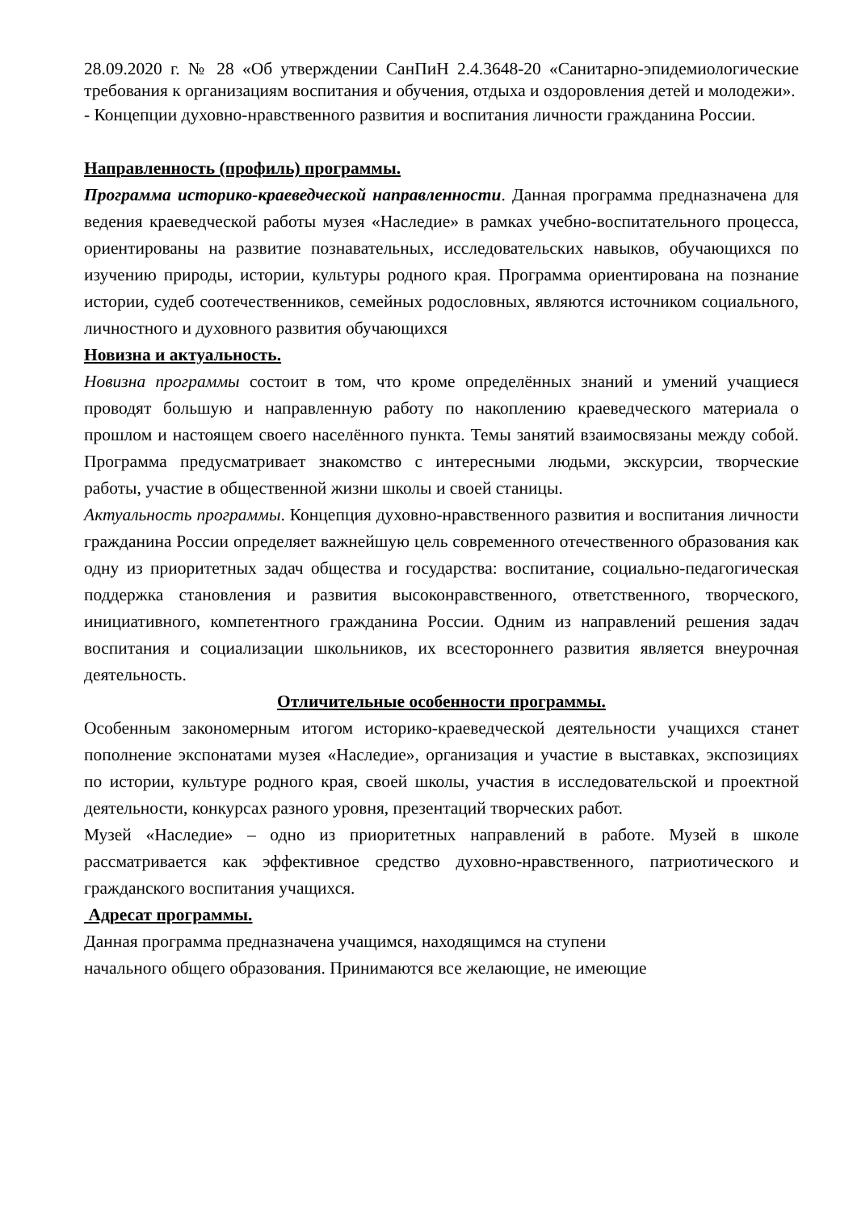28.09.2020 г. № 28 «Об утверждении СанПиН 2.4.3648-20 «Санитарно-эпидемиологические требования к организациям воспитания и обучения, отдыха и оздоровления детей и молодежи».
- Концепции духовно-нравственного развития и воспитания личности гражданина России.
Направленность (профиль) программы.
Программа историко-краеведческой направленности. Данная программа предназначена для ведения краеведческой работы музея «Наследие» в рамках учебно-воспитательного процесса, ориентированы на развитие познавательных, исследовательских навыков, обучающихся по изучению природы, истории, культуры родного края. Программа ориентирована на познание истории, судеб соотечественников, семейных родословных, являются источником социального, личностного и духовного развития обучающихся
Новизна и актуальность.
Новизна программы состоит в том, что кроме определённых знаний и умений учащиеся проводят большую и направленную работу по накоплению краеведческого материала о прошлом и настоящем своего населённого пункта. Темы занятий взаимосвязаны между собой. Программа предусматривает знакомство с интересными людьми, экскурсии, творческие работы, участие в общественной жизни школы и своей станицы.
Актуальность программы. Концепция духовно-нравственного развития и воспитания личности гражданина России определяет важнейшую цель современного отечественного образования как одну из приоритетных задач общества и государства: воспитание, социально-педагогическая поддержка становления и развития высоконравственного, ответственного, творческого, инициативного, компетентного гражданина России. Одним из направлений решения задач воспитания и социализации школьников, их всестороннего развития является внеурочная деятельность.
Отличительные особенности программы.
Особенным закономерным итогом историко-краеведческой деятельности учащихся станет пополнение экспонатами музея «Наследие», организация и участие в выставках, экспозициях по истории, культуре родного края, своей школы, участия в исследовательской и проектной деятельности, конкурсах разного уровня, презентаций творческих работ.
Музей «Наследие» – одно из приоритетных направлений в работе. Музей в школе рассматривается как эффективное средство духовно-нравственного, патриотического и гражданского воспитания учащихся.
Адресат программы.
Данная программа предназначена учащимся, находящимся на ступени
начального общего образования. Принимаются все желающие, не имеющие